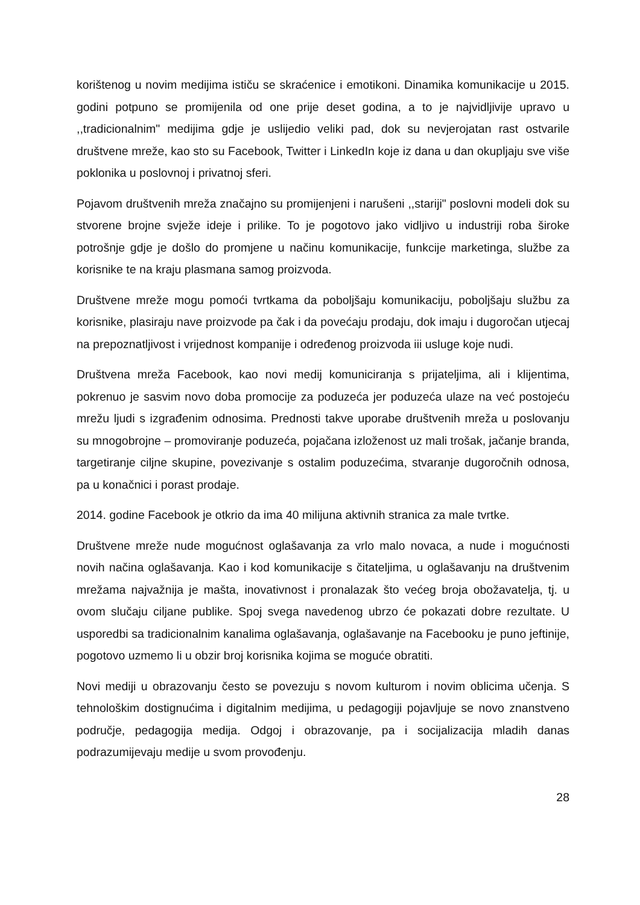korištenog u novim medijima ističu se skraćenice i emotikoni. Dinamika komunikacije u 2015. godini potpuno se promijenila od one prije deset godina, a to je najvidljivije upravo u ,,tradicionalnim" medijima gdje je uslijedio veliki pad, dok su nevjerojatan rast ostvarile društvene mreže, kao sto su Facebook, Twitter i LinkedIn koje iz dana u dan okupljaju sve više poklonika u poslovnoj i privatnoj sferi.
Pojavom društvenih mreža značajno su promijenjeni i narušeni ,,stariji" poslovni modeli dok su stvorene brojne svježe ideje i prilike. To je pogotovo jako vidljivo u industriji roba široke potrošnje gdje je došlo do promjene u načinu komunikacije, funkcije marketinga, službe za korisnike te na kraju plasmana samog proizvoda.
Društvene mreže mogu pomoći tvrtkama da poboljšaju komunikaciju, poboljšaju službu za korisnike, plasiraju nave proizvode pa čak i da povećaju prodaju, dok imaju i dugoročan utjecaj na prepoznatljivost i vrijednost kompanije i određenog proizvoda iii usluge koje nudi.
Društvena mreža Facebook, kao novi medij komuniciranja s prijateljima, ali i klijentima, pokrenuo je sasvim novo doba promocije za poduzeća jer poduzeća ulaze na već postojeću mrežu ljudi s izgrađenim odnosima. Prednosti takve uporabe društvenih mreža u poslovanju su mnogobrojne – promoviranje poduzeća, pojačana izloženost uz mali trošak, jačanje branda, targetiranje ciljne skupine, povezivanje s ostalim poduzećima, stvaranje dugoročnih odnosa, pa u konačnici i porast prodaje.
2014. godine Facebook je otkrio da ima 40 milijuna aktivnih stranica za male tvrtke.
Društvene mreže nude mogućnost oglašavanja za vrlo malo novaca, a nude i mogućnosti novih načina oglašavanja. Kao i kod komunikacije s čitateljima, u oglašavanju na društvenim mrežama najvažnija je mašta, inovativnost i pronalazak što većeg broja obožavatelja, tj. u ovom slučaju ciljane publike. Spoj svega navedenog ubrzo će pokazati dobre rezultate. U usporedbi sa tradicionalnim kanalima oglašavanja, oglašavanje na Facebooku je puno jeftinije, pogotovo uzmemo li u obzir broj korisnika kojima se moguće obratiti.
Novi mediji u obrazovanju često se povezuju s novom kulturom i novim oblicima učenja. S tehnološkim dostignućima i digitalnim medijima, u pedagogiji pojavljuje se novo znanstveno područje, pedagogija medija. Odgoj i obrazovanje, pa i socijalizacija mladih danas podrazumijevaju medije u svom provođenju.
28